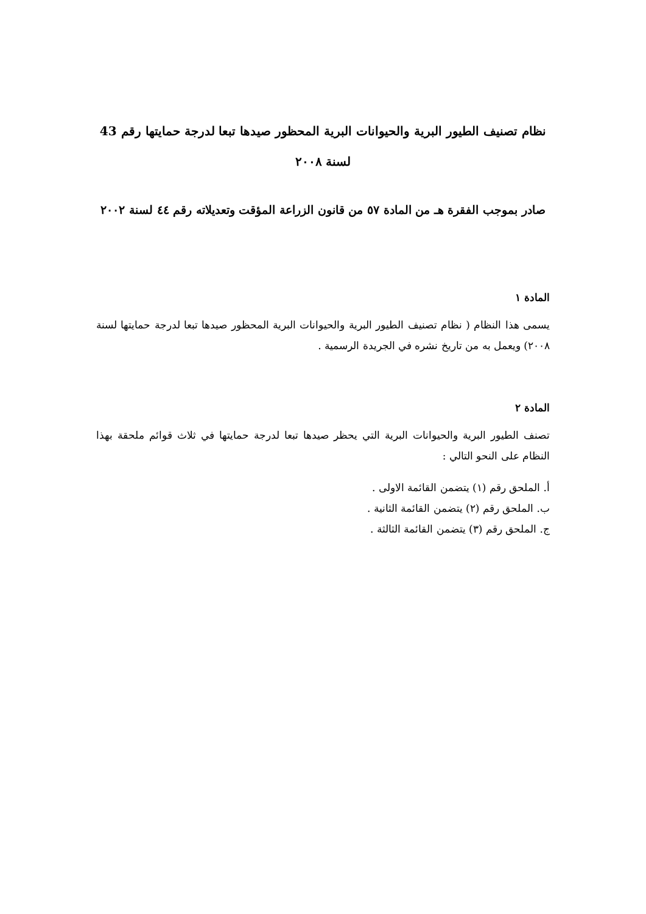نظام تصنيف الطيور البرية والحيوانات البرية المحظور صيدها تبعا لدرجة حمايتها رقم 43 لسنة ٢٠٠٨
صادر بموجب الفقرة هـ من المادة ٥٧ من قانون الزراعة المؤقت وتعديلاته رقم ٤٤ لسنة ٢٠٠٢
المادة ١
يسمى هذا النظام ( نظام تصنيف الطيور البرية والحيوانات البرية المحظور صيدها تبعا لدرجة حمايتها لسنة ٢٠٠٨) ويعمل به من تاريخ نشره في الجريدة الرسمية .
المادة ٢
تصنف الطيور البرية والحيوانات البرية التي يحظر صيدها تبعا لدرجة حمايتها في ثلاث قوائم ملحقة بهذا النظام على النحو التالي :
أ. الملحق رقم (١) يتضمن القائمة الاولى .
ب. الملحق رقم (٢) يتضمن القائمة الثانية .
ج. الملحق رقم (٣) يتضمن القائمة الثالثة .